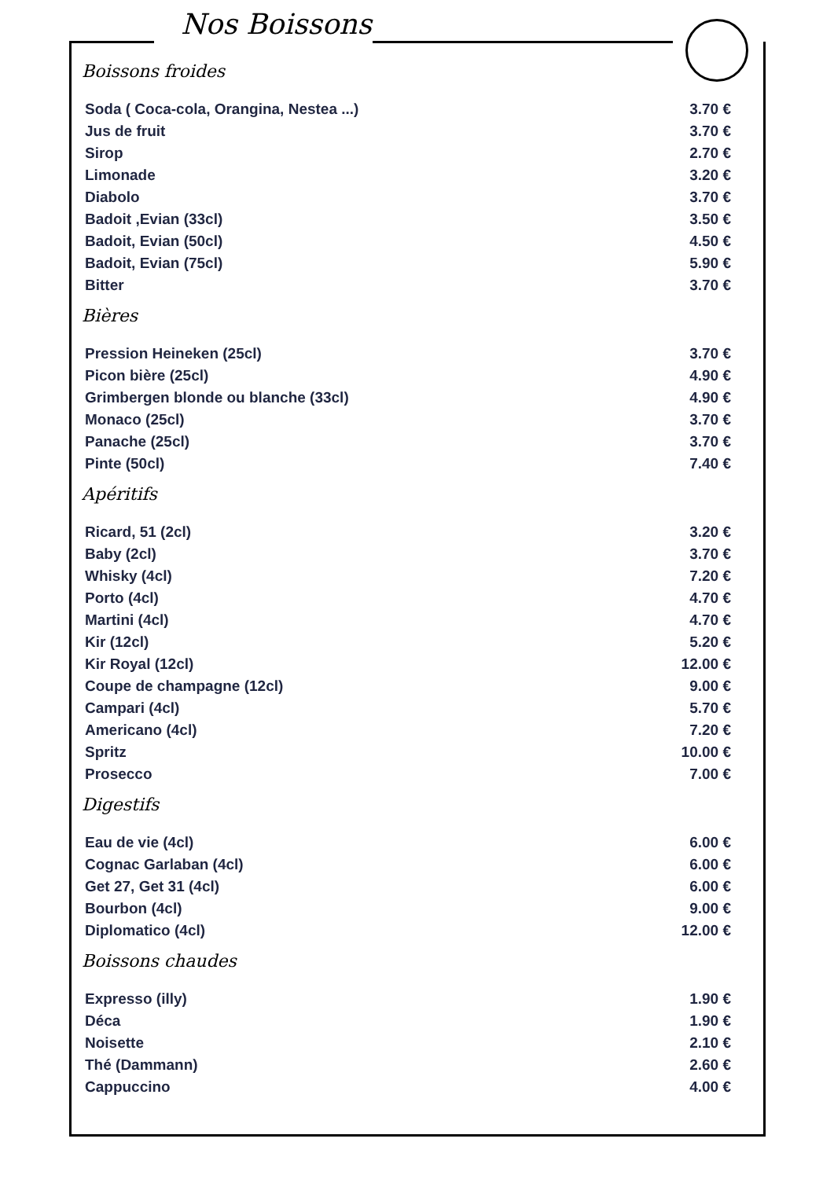Nos Boissons
Boissons froides
| Soda ( Coca-cola, Orangina, Nestea ...) | 3.70 € |
| Jus de fruit | 3.70 € |
| Sirop | 2.70 € |
| Limonade | 3.20 € |
| Diabolo | 3.70 € |
| Badoit ,Evian (33cl) | 3.50 € |
| Badoit, Evian (50cl) | 4.50 € |
| Badoit, Evian (75cl) | 5.90 € |
| Bitter | 3.70 € |
Bières
| Pression Heineken (25cl) | 3.70 € |
| Picon bière (25cl) | 4.90 € |
| Grimbergen blonde ou blanche (33cl) | 4.90 € |
| Monaco (25cl) | 3.70 € |
| Panache (25cl) | 3.70 € |
| Pinte (50cl) | 7.40 € |
Apéritifs
| Ricard, 51 (2cl) | 3.20 € |
| Baby (2cl) | 3.70 € |
| Whisky (4cl) | 7.20 € |
| Porto (4cl) | 4.70 € |
| Martini (4cl) | 4.70 € |
| Kir (12cl) | 5.20 € |
| Kir Royal (12cl) | 12.00 € |
| Coupe de champagne (12cl) | 9.00 € |
| Campari (4cl) | 5.70 € |
| Americano (4cl) | 7.20 € |
| Spritz | 10.00 € |
| Prosecco | 7.00 € |
Digestifs
| Eau de vie (4cl) | 6.00 € |
| Cognac Garlaban (4cl) | 6.00 € |
| Get 27, Get 31 (4cl) | 6.00 € |
| Bourbon (4cl) | 9.00 € |
| Diplomatico (4cl) | 12.00 € |
Boissons chaudes
| Expresso (illy) | 1.90 € |
| Déca | 1.90 € |
| Noisette | 2.10 € |
| Thé (Dammann) | 2.60 € |
| Cappuccino | 4.00 € |